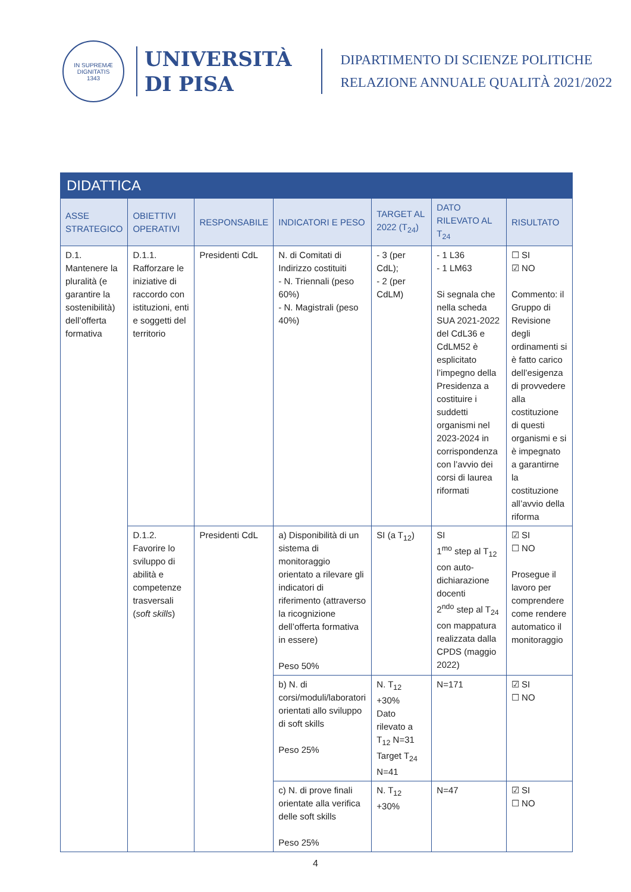IN SUPREMÆ DIGNITATIS
1343
UNIVERSITÀ
DI PISA
DIPARTIMENTO DI SCIENZE POLITICHE
RELAZIONE ANNUALE QUALITÀ 2021/2022
| DIDATTICA | | | | | | |
| ASSE STRATEGICO | OBIETTIVI OPERATIVI | RESPONSABILE | INDICATORI E PESO | TARGET AL 2022 (T<sub>24</sub>) | DATO RILEVATO AL T<sub>24</sub> | RISULTATO |
| D.1. Mantenere la pluralità (e garantire la sostenibilità) dell’offerta formativa | D.1.1. Rafforzare le iniziative di raccordo con istituzioni, enti e soggetti del territorio | Presidenti CdL | N. di Comitati di Indirizzo costituiti - N. Triennali (peso 60%) - N. Magistrali (peso 40%) | - 3 (per CdL); - 2 (per CdLM) | - 1 L36 - 1 LM63 Si segnala che nella scheda SUA 2021-2022 del CdL36 e CdLM52 è esplicitato l’impegno della Presidenza a costituire i suddetti organismi nel 2023-2024 in corrispondenza con l’avvio dei corsi di laurea riformati | ☐ SI ☑ NO Commento: il Gruppo di Revisione degli ordinamenti si è fatto carico dell’esigenza di provvedere alla costituzione di questi organismi e si è impegnato a garantirne la costituzione all’avvio della riforma |
| | D.1.2. Favorire lo sviluppo di abilità e competenze trasversali ( soft skills ) | Presidenti CdL | a) Disponibilità di un sistema di monitoraggio orientato a rilevare gli indicatori di riferimento (attraverso la ricognizione dell’offerta formativa in essere) Peso 50% | SI (a T<sub>12</sub>) | SI 1<sup>mo</sup> step al T<sub>12</sub> con auto-dichiarazione docenti 2<sup>ndo</sup> step al T<sub>24</sub> con mappatura realizzata dalla CPDS (maggio 2022) | ☑ SI ☐ NO Prosegue il lavoro per comprendere come rendere automatico il monitoraggio |
| | | | b) N. di corsi/moduli/laboratori orientati allo sviluppo di soft skills Peso 25% | N. T<sub>12</sub> +30% Dato rilevato a T<sub>12</sub> N=31 Target T<sub>24</sub> N=41 | N=171 | ☑ SI ☐ NO |
| | | | c) N. di prove finali orientate alla verifica delle soft skills Peso 25% | N. T<sub>12</sub> +30% | N=47 | ☑ SI ☐ NO |
4